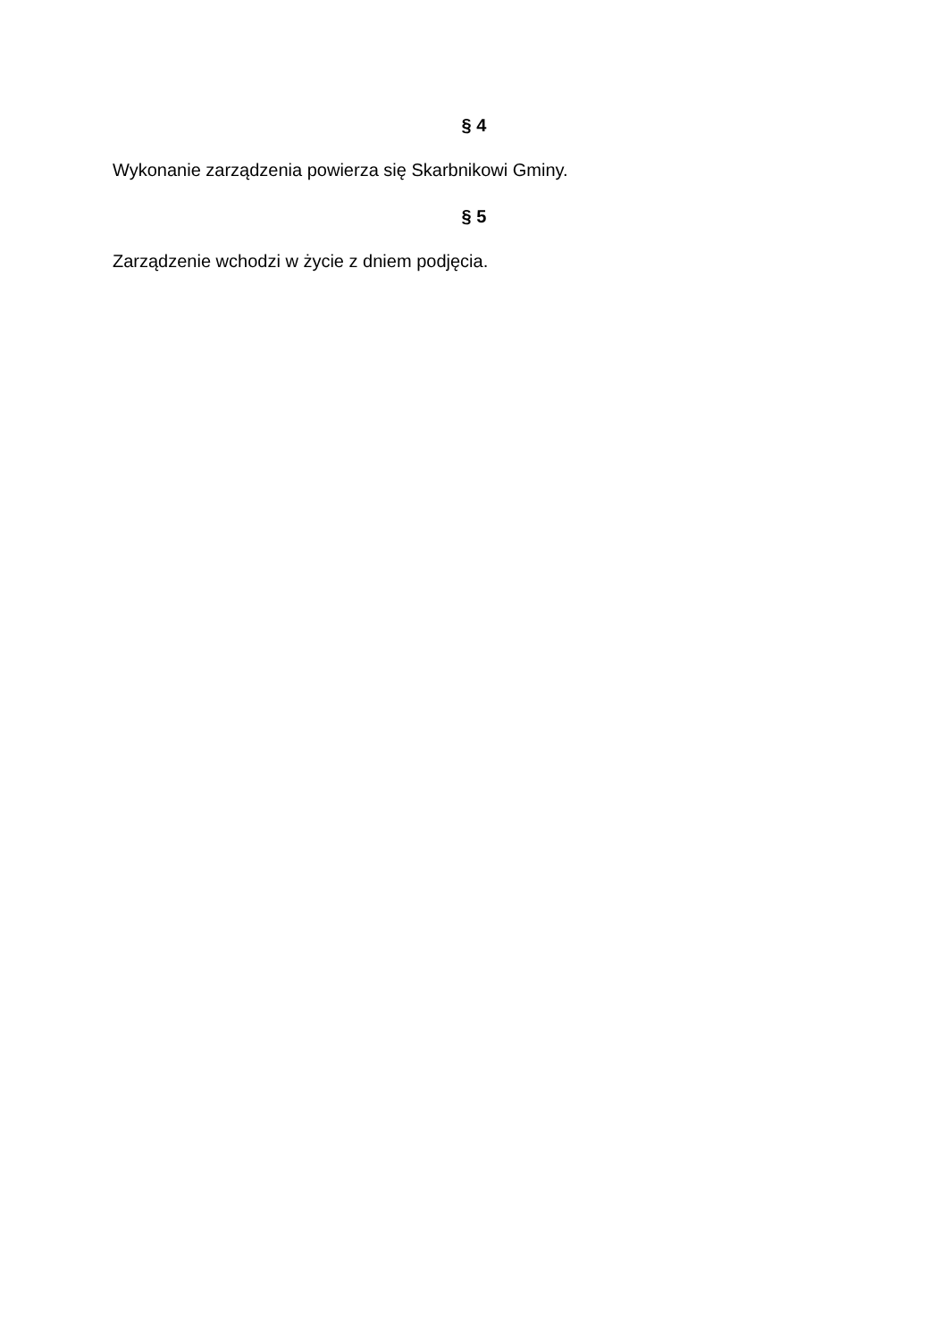§ 4
Wykonanie zarządzenia powierza się Skarbnikowi Gminy.
§ 5
Zarządzenie wchodzi w życie z dniem podjęcia.